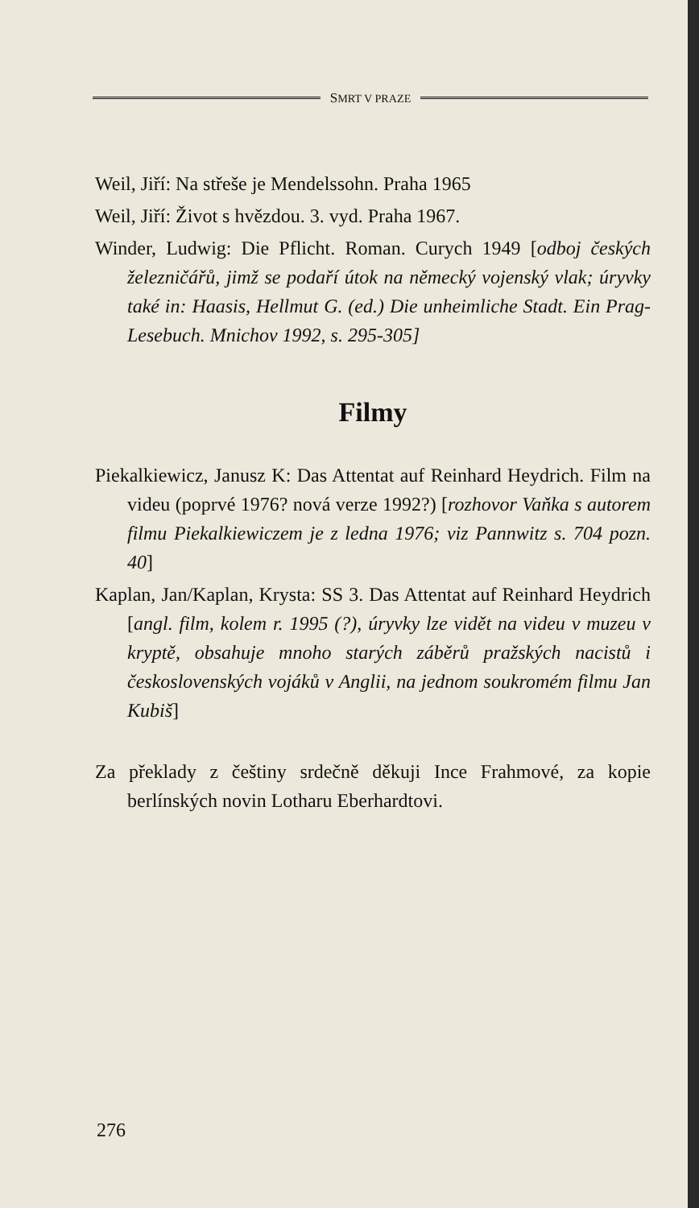SMRT V PRAZE
Weil, Jiří: Na střeše je Mendelssohn. Praha 1965
Weil, Jiří: Život s hvězdou. 3. vyd. Praha 1967.
Winder, Ludwig: Die Pflicht. Roman. Curych 1949 [odboj českých železničářů, jimž se podaří útok na německý vojenský vlak; úryvky také in: Haasis, Hellmut G. (ed.) Die unheimliche Stadt. Ein Prag-Lesebuch. Mnichov 1992, s. 295-305]
Filmy
Piekalkiewicz, Janusz K: Das Attentat auf Reinhard Heydrich. Film na videu (poprvé 1976? nová verze 1992?) [rozhovor Vaňka s autorem filmu Piekalkiewiczem je z ledna 1976; viz Pannwitz s. 704 pozn. 40]
Kaplan, Jan/Kaplan, Krysta: SS 3. Das Attentat auf Reinhard Heydrich [angl. film, kolem r. 1995 (?), úryvky lze vidět na videu v muzeu v kryptě, obsahuje mnoho starých záběrů pražských nacistů i československých vojáků v Anglii, na jednom soukromém filmu Jan Kubiš]
Za překlady z češtiny srdečně děkuji Ince Frahmové, za kopie berlínských novin Lotharu Eberhardtovi.
276